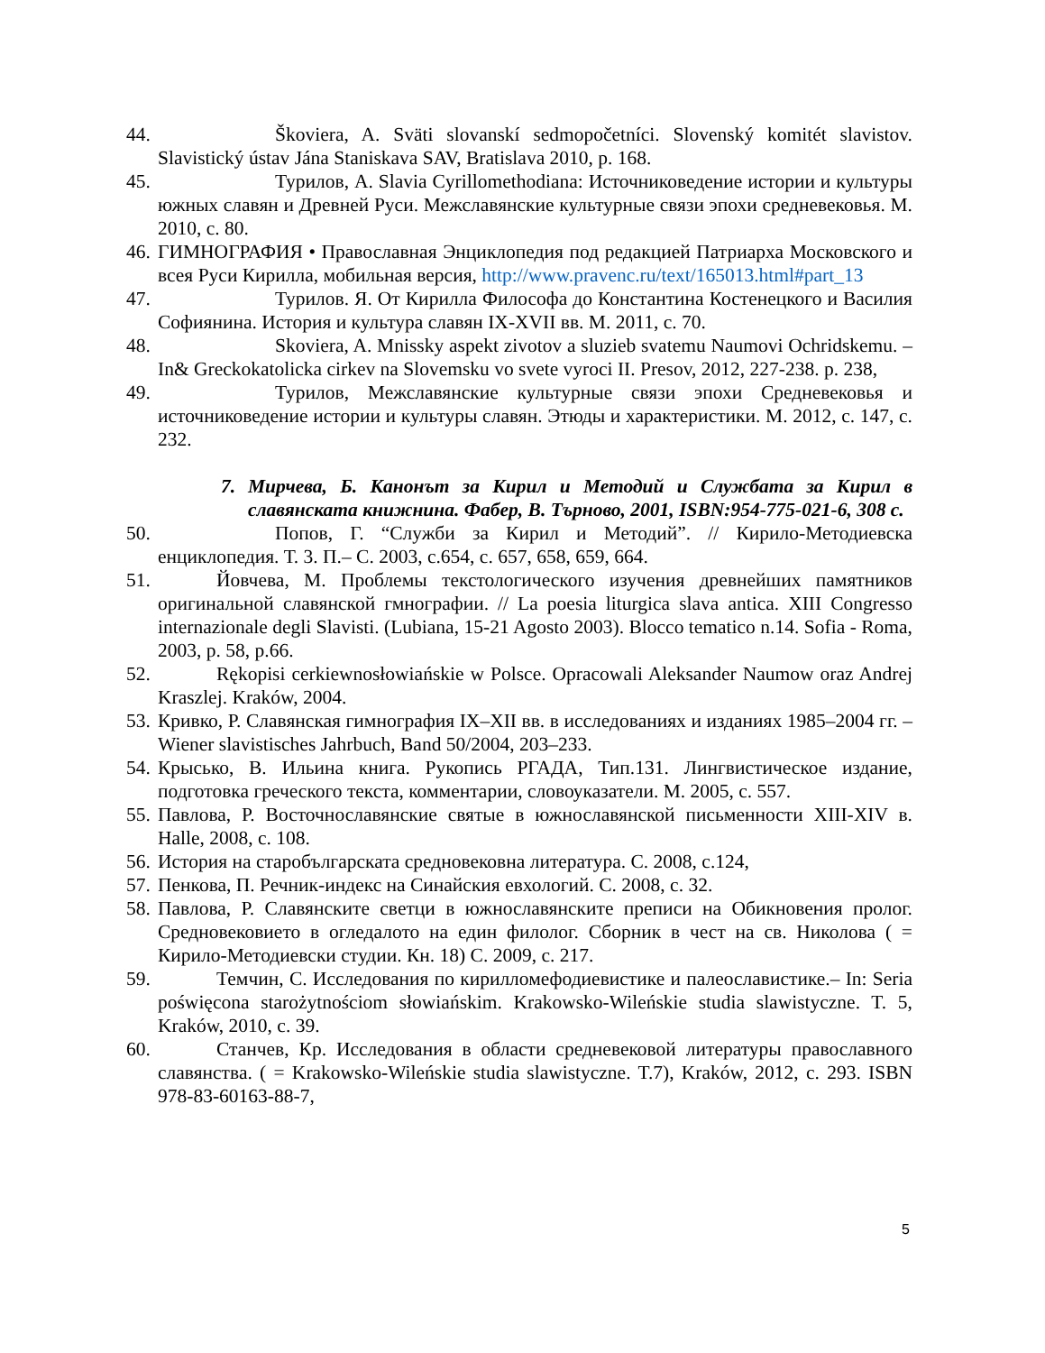44.
Škoviera, A. Sväti slovanskí sedmopočetníci. Slovenský komitét slavistov. Slavistický ústav Jána Staniskava SAV, Bratislava 2010, p. 168.
45.
Турилов, А. Slavia Cyrillomethodiana: Источниковедение истории и культуры южных славян и Древней Руси. Межславянские культурные связи эпохи средневековья. М. 2010, с. 80.
46.
ГИМНОГРАФИЯ • Православная Энциклопедия под редакцией Патриарха Московского и всея Руси Кирилла, мобильная версия, http://www.pravenc.ru/text/165013.html#part_13
47.
Турилов. Я. От Кирилла Философа до Константина Костенецкого и Василия Софиянина. История и культура славян IX-XVII вв. М. 2011, с. 70.
48.
Skoviera, A. Mnissky aspekt zivotov a sluzieb svatemu Naumovi Ochridskemu. – In& Greckokatolicka cirkev na Slovemsku vo svete vyroci II. Presov, 2012, 227-238. p. 238,
49.
Турилов, Межславянские культурные связи эпохи Средневековья и источниковедение истории и культуры славян. Этюды и характеристики. М. 2012, с. 147, с. 232.
7. Мирчева, Б. Канонът за Кирил и Методий и Службата за Кирил в славянската книжнина. Фабер, В. Търново, 2001, ISBN:954-775-021-6, 308 с.
50.
Попов, Г. “Служби за Кирил и Методий”. // Кирило-Методиевска енциклопедия. Т. 3. П.– С. 2003, с.654, с. 657, 658, 659, 664.
51.
Йовчева, М. Проблемы текстологического изучения древнейших памятников оригинальной славянской гмнографии. // La poesia liturgica slava antica. XIII Congresso internazionale degli Slavisti. (Lubiana, 15-21 Agosto 2003). Blocco tematico n.14. Sofia - Roma, 2003, p. 58, p.66.
52.
Rękopisi cerkiewnosłowiańskie w Polsce. Opracowali Aleksander Naumow oraz Andrej Kraszlej. Kraków, 2004.
53.
Кривко, Р. Славянская гимнография IX–XII вв. в исследованиях и изданиях 1985–2004 гг. – Wiener slavistisches Jahrbuch, Band 50/2004, 203–233.
54.
Крысько, В. Ильина книга. Рукопись РГАДА, Тип.131. Лингвистическое издание, подготовка греческого текста, комментарии, словоуказатели. М. 2005, с. 557.
55.
Павлова, Р. Восточнославянские святые в южнославянской письменности XIII-XIV в. Halle, 2008, с. 108.
56.
История на старобългарската средновековна литература. С. 2008, с.124,
57.
Пенкова, П. Речник-индекс на Синайския евхологий. С. 2008, с. 32.
58.
Павлова, Р. Славянските светци в южнославянските преписи на Обикновения пролог. Средновековието в огледалото на един филолог. Сборник в чест на св. Николова ( = Кирило-Методиевски студии. Кн. 18) С. 2009, с. 217.
59.
Темчин, С. Исследования по кирилломефодиевистике и палеославистике.– In: Seria poświęcona starożytnościom słowiańskim. Krakowsko-Wileńskie studia slawistyczne. T. 5, Kraków, 2010, с. 39.
60.
Станчев, Кр. Исследования в области средневековой литературы православного славянства. ( = Krakowsko-Wileńskie studia slawistyczne. T.7), Kraków, 2012, с. 293. ISBN 978-83-60163-88-7,
5